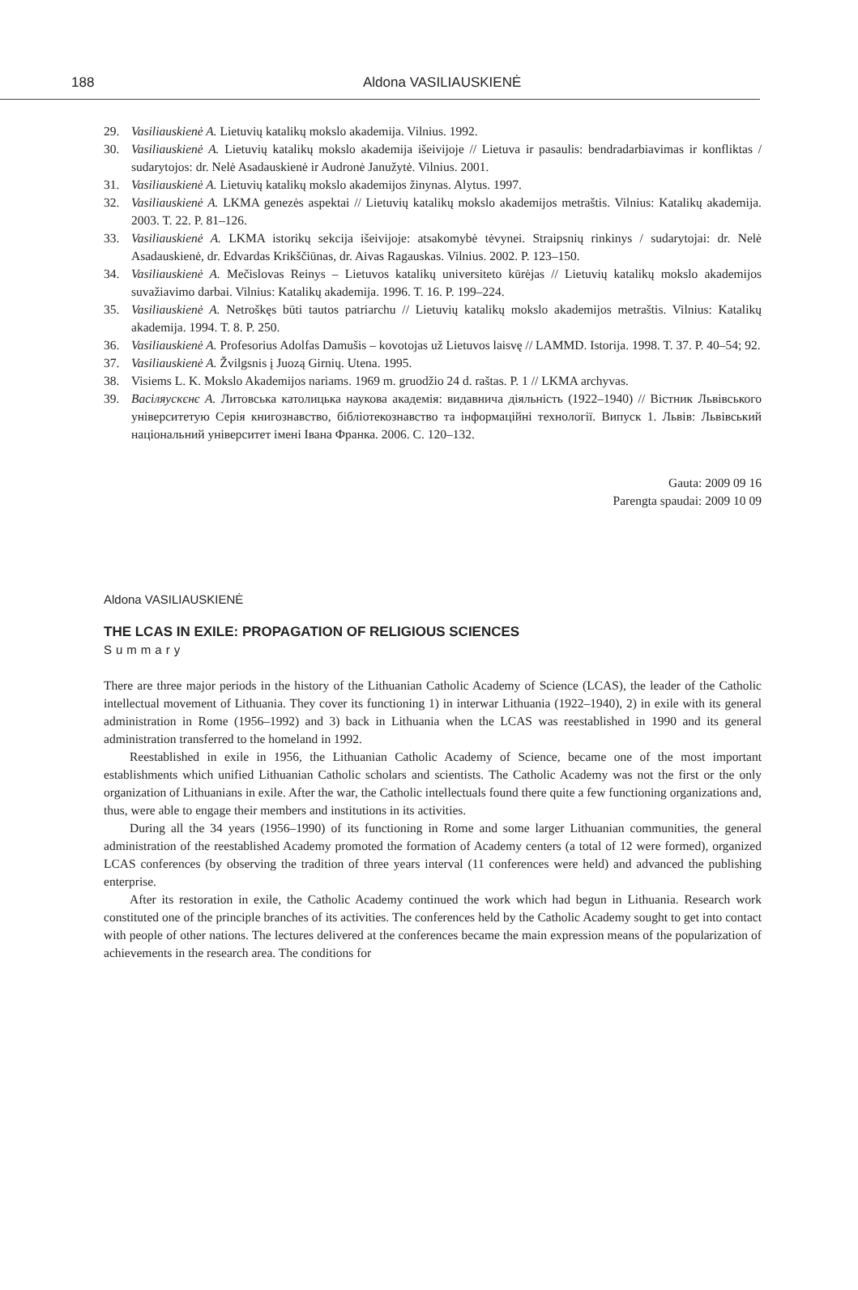188 Aldona VASILIAUSKIENĖ
29. Vasiliauskienė A. Lietuvių katalikų mokslo akademija. Vilnius. 1992.
30. Vasiliauskienė A. Lietuvių katalikų mokslo akademija išeivijoje // Lietuva ir pasaulis: bendradarbiavimas ir konfliktas / sudarytojos: dr. Nelė Asadauskienė ir Audronė Janužytė. Vilnius. 2001.
31. Vasiliauskienė A. Lietuvių katalikų mokslo akademijos žinynas. Alytus. 1997.
32. Vasiliauskienė A. LKMA genezės aspektai // Lietuvių katalikų mokslo akademijos metraštis. Vilnius: Katalikų akademija. 2003. T. 22. P. 81–126.
33. Vasiliauskienė A. LKMA istorikų sekcija išeivijoje: atsakomybė tėvynei. Straipsnių rinkinys / sudarytojai: dr. Nelė Asadauskienė, dr. Edvardas Krikščiūnas, dr. Aivas Ragauskas. Vilnius. 2002. P. 123–150.
34. Vasiliauskienė A. Mečislovas Reinys – Lietuvos katalikų universiteto kūrėjas // Lietuvių katalikų mokslo akademijos suvažiavimo darbai. Vilnius: Katalikų akademija. 1996. T. 16. P. 199–224.
35. Vasiliauskienė A. Netroškęs būti tautos patriarchu // Lietuvių katalikų mokslo akademijos metraštis. Vilnius: Katalikų akademija. 1994. T. 8. P. 250.
36. Vasiliauskienė A. Profesorius Adolfas Damušis – kovotojas už Lietuvos laisvę // LAMMD. Istorija. 1998. T. 37. P. 40–54; 92.
37. Vasiliauskienė A. Žvilgsnis į Juozą Girnių. Utena. 1995.
38. Visiems L. K. Mokslo Akademijos nariams. 1969 m. gruodžio 24 d. raštas. P. 1 // LKMA archyvas.
39. Васіляускєнє А. Литовська католицька наукова академія: видавнича діяльність (1922–1940) // Вістник Львівського університетую Серія книгознавство, бібліотекознавство та інформаційні технології. Випуск 1. Львів: Львівський національний університет імені Івана Франка. 2006. С. 120–132.
Gauta: 2009 09 16
Parengta spaudai: 2009 10 09
Aldona VASILIAUSKIENĖ
THE LCAS IN EXILE: PROPAGATION OF RELIGIOUS SCIENCES
Summary
There are three major periods in the history of the Lithuanian Catholic Academy of Science (LCAS), the leader of the Catholic intellectual movement of Lithuania. They cover its functioning 1) in interwar Lithuania (1922–1940), 2) in exile with its general administration in Rome (1956–1992) and 3) back in Lithuania when the LCAS was reestablished in 1990 and its general administration transferred to the homeland in 1992.
Reestablished in exile in 1956, the Lithuanian Catholic Academy of Science, became one of the most important establishments which unified Lithuanian Catholic scholars and scientists. The Catholic Academy was not the first or the only organization of Lithuanians in exile. After the war, the Catholic intellectuals found there quite a few functioning organizations and, thus, were able to engage their members and institutions in its activities.
During all the 34 years (1956–1990) of its functioning in Rome and some larger Lithuanian communities, the general administration of the reestablished Academy promoted the formation of Academy centers (a total of 12 were formed), organized LCAS conferences (by observing the tradition of three years interval (11 conferences were held) and advanced the publishing enterprise.
After its restoration in exile, the Catholic Academy continued the work which had begun in Lithuania. Research work constituted one of the principle branches of its activities. The conferences held by the Catholic Academy sought to get into contact with people of other nations. The lectures delivered at the conferences became the main expression means of the popularization of achievements in the research area. The conditions for